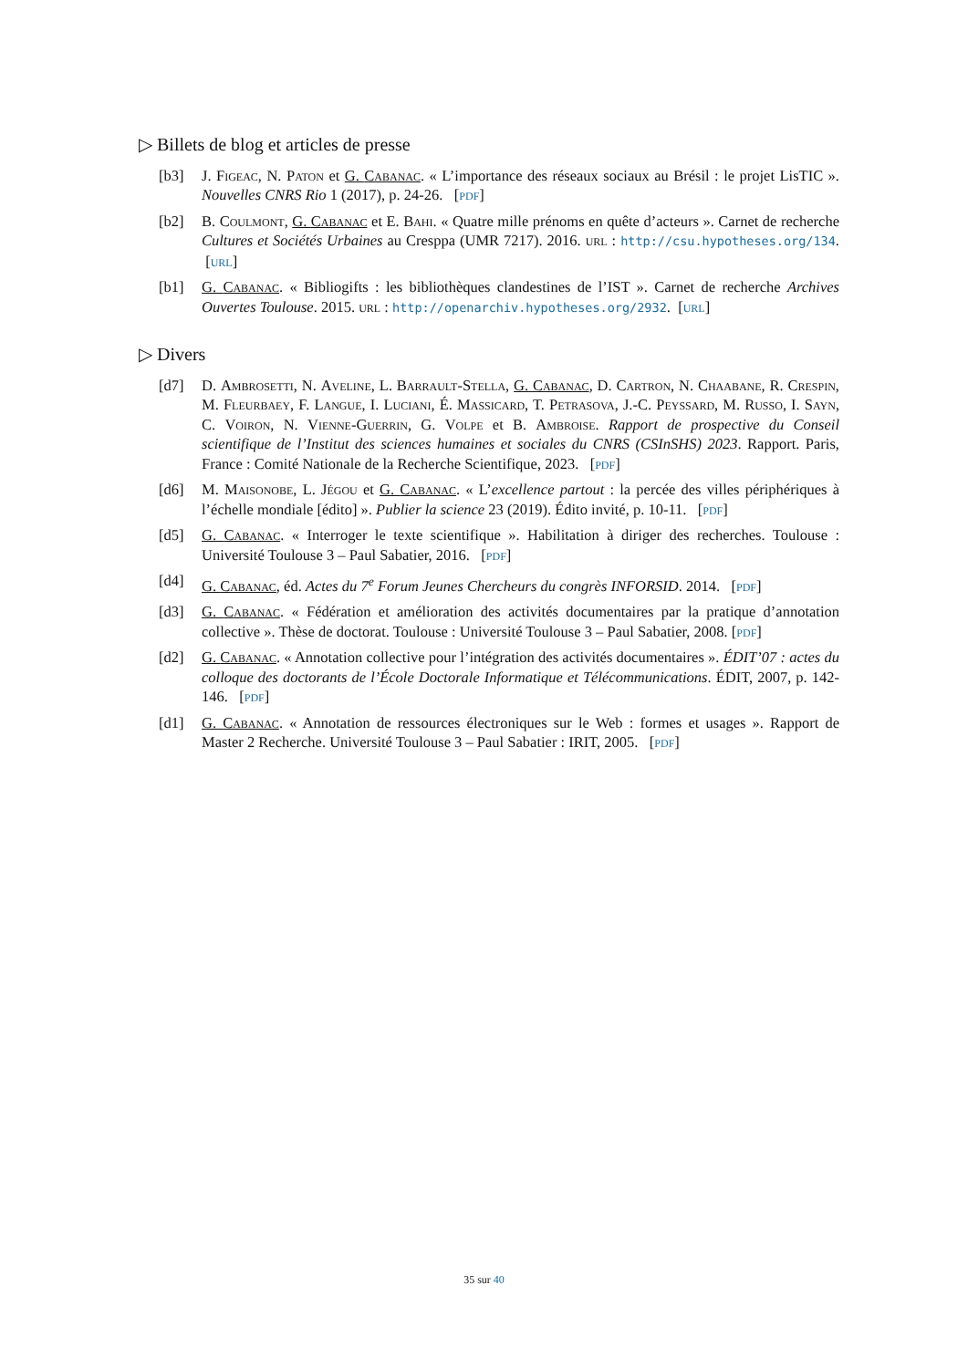▷ Billets de blog et articles de presse
[b3] J. Figeac, N. Paton et G. Cabanac. « L’importance des réseaux sociaux au Brésil : le projet LisTIC ». Nouvelles CNRS Rio 1 (2017), p. 24-26. [pdf]
[b2] B. Coulmont, G. Cabanac et E. Bahi. « Quatre mille prénoms en quête d’acteurs ». Carnet de recherche Cultures et Sociétés Urbaines au Cresppa (UMR 7217). 2016. url : http://csu.hypotheses.org/134. [url]
[b1] G. Cabanac. « Bibliogifts : les bibliothèques clandestines de l’IST ». Carnet de recherche Archives Ouvertes Toulouse. 2015. url : http://openarchiv.hypotheses.org/2932. [url]
▷ Divers
[d7] D. Ambrosetti, N. Aveline, L. Barrault-Stella, G. Cabanac, D. Cartron, N. Chaabane, R. Crespin, M. Fleurbaey, F. Langue, I. Luciani, É. Massicard, T. Petrasova, J.-C. Peyssard, M. Russo, I. Sayn, C. Voiron, N. Vienne-Guerrin, G. Volpe et B. Ambroise. Rapport de prospective du Conseil scientifique de l’Institut des sciences humaines et sociales du CNRS (CSInSHS) 2023. Rapport. Paris, France : Comité Nationale de la Recherche Scientifique, 2023. [pdf]
[d6] M. Maisonobe, L. Jégou et G. Cabanac. « L’excellence partout : la percée des villes périphériques à l’échelle mondiale [édito] ». Publier la science 23 (2019). Édito invité, p. 10-11. [pdf]
[d5] G. Cabanac. « Interroger le texte scientifique ». Habilitation à diriger des recherches. Toulouse : Université Toulouse 3 – Paul Sabatier, 2016. [pdf]
[d4] G. Cabanac, éd. Actes du 7<sup>e</sup> Forum Jeunes Chercheurs du congrès INFORSID. 2014. [pdf]
[d3] G. Cabanac. « Fédération et amélioration des activités documentaires par la pratique d’annotation collective ». Thèse de doctorat. Toulouse : Université Toulouse 3 – Paul Sabatier, 2008. [pdf]
[d2] G. Cabanac. « Annotation collective pour l’intégration des activités documentaires ». ÉDIT’07 : actes du colloque des doctorants de l’École Doctorale Informatique et Télécommunications. ÉDIT, 2007, p. 142-146. [pdf]
[d1] G. Cabanac. « Annotation de ressources électroniques sur le Web : formes et usages ». Rapport de Master 2 Recherche. Université Toulouse 3 – Paul Sabatier : IRIT, 2005. [pdf]
35 sur 40